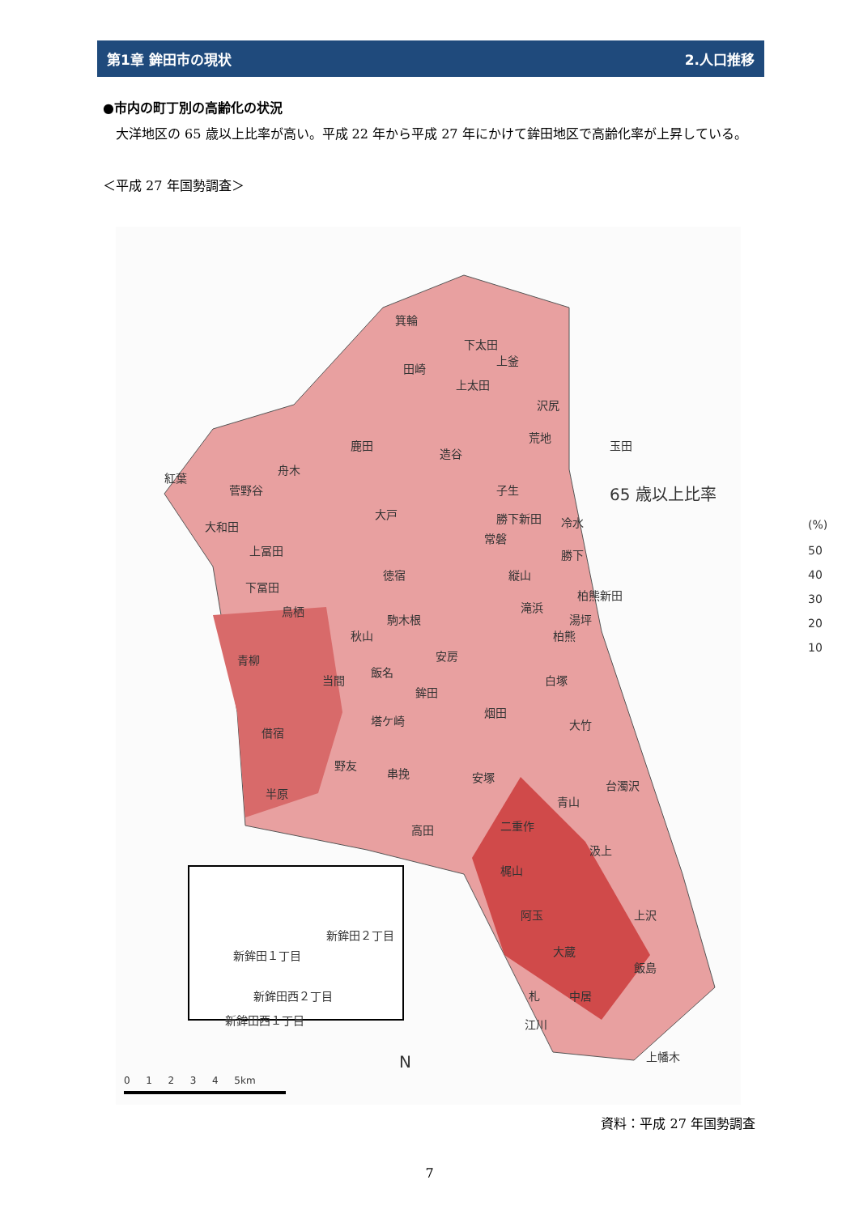第1章 鉾田市の現状 2.人口推移
●市内の町丁別の高齢化の状況
　大洋地区の 65 歳以上比率が高い。平成 22 年から平成 27 年にかけて鉾田地区で高齢化率が上昇している。
＜平成 27 年国勢調査＞
箕輪
田崎
下太田
上釜
上太田
沢尻
鹿田
造谷
荒地
玉田
紅葉
菅野谷
舟木
子生 65 歳以上比率
(%)
50
40
30
20
10
大戸
大和田
勝下新田 冷水
常磐
上冨田 勝下
徳宿 縦山
下冨田
柏熊新田
鳥栖 滝浜
駒木根 湯坪
秋山 柏熊
青柳 安房
飯名
当間 白塚
鉾田
烟田
塔ケ崎 大竹
借宿
野友
串挽 安塚
台濁沢
半原
青山
二重作 高田
汲上
梶山
阿玉 上沢
新鉾田２丁目
新鉾田１丁目 大蔵
飯島
新鉾田西２丁目 札 中居
新鉾田西１丁目 江川
上幡木 N
0 　 1 　 2 　 3 　 4 　 5km
資料：平成 27 年国勢調査
7